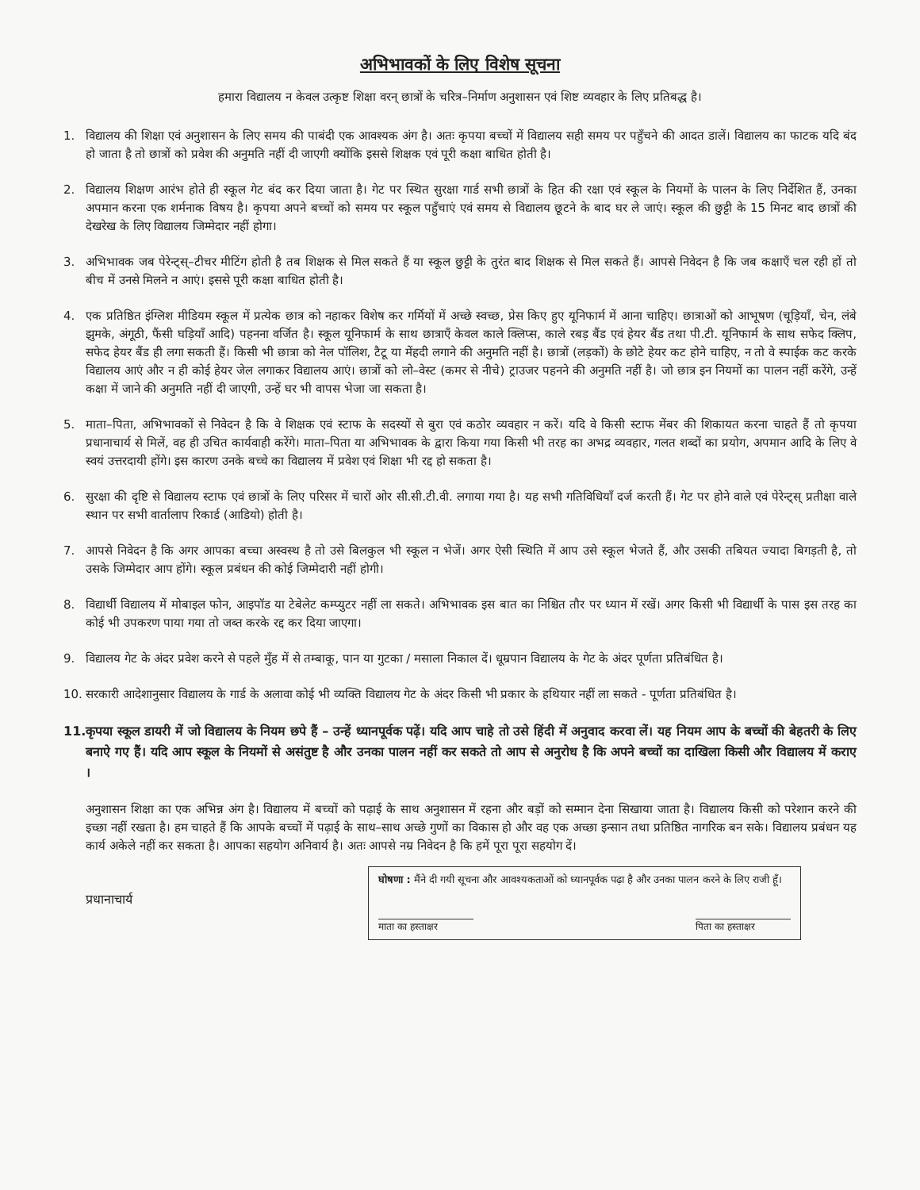अभिभावकों के लिए विशेष सूचना
हमारा विद्यालय न केवल उत्कृष्ट शिक्षा वरन् छात्रों के चरित्र–निर्माण अनुशासन एवं शिष्ट व्यवहार के लिए प्रतिबद्ध है।
1. विद्यालय की शिक्षा एवं अनुशासन के लिए समय की पाबंदी एक आवश्यक अंग है। अतः कृपया बच्चों में विद्यालय सही समय पर पहुँचने की आदत डालें। विद्यालय का फाटक यदि बंद हो जाता है तो छात्रों को प्रवेश की अनुमति नहीं दी जाएगी क्योंकि इससे शिक्षक एवं पूरी कक्षा बाधित होती है।
2. विद्यालय शिक्षण आरंभ होते ही स्कूल गेट बंद कर दिया जाता है। गेट पर स्थित सुरक्षा गार्ड सभी छात्रों के हित की रक्षा एवं स्कूल के नियमों के पालन के लिए निर्देशित हैं, उनका अपमान करना एक शर्मनाक विषय है। कृपया अपने बच्चों को समय पर स्कूल पहुँचाएं एवं समय से विद्यालय छूटने के बाद घर ले जाएं। स्कूल की छुट्टी के 15 मिनट बाद छात्रों की देखरेख के लिए विद्यालय जिम्मेदार नहीं होगा।
3. अभिभावक जब पेरेन्ट्स्–टीचर मीटिंग होती है तब शिक्षक से मिल सकते हैं या स्कूल छुट्टी के तुरंत बाद शिक्षक से मिल सकते हैं। आपसे निवेदन है कि जब कक्षाएँ चल रही हों तो बीच में उनसे मिलने न आएं। इससे पूरी कक्षा बाधित होती है।
4. एक प्रतिष्ठित इंग्लिश मीडियम स्कूल में प्रत्येक छात्र को नहाकर विशेष कर गर्मियों में अच्छे स्वच्छ, प्रेस किए हुए यूनिफार्म में आना चाहिए। छात्राओं को आभूषण (चूड़ियाँ, चेन, लंबे झुमके, अंगूठी, फैंसी घड़ियाँ आदि) पहनना वर्जित है। स्कूल यूनिफार्म के साथ छात्राएँ केवल काले क्लिप्स, काले रबड़ बैंड एवं हेयर बैंड तथा पी.टी. यूनिफार्म के साथ सफेद क्लिप, सफेद हेयर बैंड ही लगा सकती हैं। किसी भी छात्रा को नेल पॉलिश, टैटू या मेंहदी लगाने की अनुमति नहीं है। छात्रों (लड़कों) के छोटे हेयर कट होने चाहिए, न तो वे स्पाईक कट करके विद्यालय आएं और न ही कोई हेयर जेल लगाकर विद्यालय आएं। छात्रों को लो–वेस्ट (कमर से नीचे) ट्राउजर पहनने की अनुमति नहीं है। जो छात्र इन नियमों का पालन नहीं करेंगे, उन्हें कक्षा में जाने की अनुमति नहीं दी जाएगी, उन्हें घर भी वापस भेजा जा सकता है।
5. माता–पिता, अभिभावकों से निवेदन है कि वे शिक्षक एवं स्टाफ के सदस्यों से बुरा एवं कठोर व्यवहार न करें। यदि वे किसी स्टाफ मेंबर की शिकायत करना चाहते हैं तो कृपया प्रधानाचार्य से मिलें, वह ही उचित कार्यवाही करेंगे। माता–पिता या अभिभावक के द्वारा किया गया किसी भी तरह का अभद्र व्यवहार, गलत शब्दों का प्रयोग, अपमान आदि के लिए वे स्वयं उत्तरदायी होंगे। इस कारण उनके बच्चे का विद्यालय में प्रवेश एवं शिक्षा भी रद्द हो सकता है।
6. सुरक्षा की दृष्टि से विद्यालय स्टाफ एवं छात्रों के लिए परिसर में चारों ओर सी.सी.टी.वी. लगाया गया है। यह सभी गतिविधियाँ दर्ज करती हैं। गेट पर होने वाले एवं पेरेन्ट्स् प्रतीक्षा वाले स्थान पर सभी वार्तालाप रिकार्ड (आडियो) होती है।
7. आपसे निवेदन है कि अगर आपका बच्चा अस्वस्थ है तो उसे बिलकुल भी स्कूल न भेजें। अगर ऐसी स्थिति में आप उसे स्कूल भेजते हैं, और उसकी तबियत ज्यादा बिगड़ती है, तो उसके जिम्मेदार आप होंगे। स्कूल प्रबंधन की कोई जिम्मेदारी नहीं होगी।
8. विद्यार्थी विद्यालय में मोबाइल फोन, आइपॉड या टेबेलेट कम्प्युटर नहीं ला सकते। अभिभावक इस बात का निश्चित तौर पर ध्यान में रखें। अगर किसी भी विद्यार्थी के पास इस तरह का कोई भी उपकरण पाया गया तो जब्त करके रद्द कर दिया जाएगा।
9. विद्यालय गेट के अंदर प्रवेश करने से पहले मुँह में से तम्बाकू, पान या गुटका / मसाला निकाल दें। धूम्रपान विद्यालय के गेट के अंदर पूर्णता प्रतिबंधित है।
10. सरकारी आदेशानुसार विद्यालय के गार्ड के अलावा कोई भी व्यक्ति विद्यालय गेट के अंदर किसी भी प्रकार के हथियार नहीं ला सकते - पूर्णता प्रतिबंधित है।
11.
कृपया स्कूल डायरी में जो विद्यालय के नियम छपे हैं – उन्हें ध्यानपूर्वक पढ़ें। यदि आप चाहे तो उसे हिंदी में अनुवाद करवा लें। यह नियम आप के बच्चों की बेहतरी के लिए बनाऐ गए हैं। यदि आप स्कूल के नियमों से असंतुष्ट है और उनका पालन नहीं कर सकते तो आप से अनुरोध है कि अपने बच्चों का दाखिला किसी और विद्यालय में कराए ।
अनुशासन शिक्षा का एक अभिन्न अंग है। विद्यालय में बच्चों को पढ़ाई के साथ अनुशासन में रहना और बड़ों को सम्मान देना सिखाया जाता है। विद्यालय किसी को परेशान करने की इच्छा नहीं रखता है। हम चाहते हैं कि आपके बच्चों में पढ़ाई के साथ–साथ अच्छे गुणों का विकास हो और वह एक अच्छा इन्सान तथा प्रतिष्ठित नागरिक बन सके। विद्यालय प्रबंधन यह कार्य अकेले नहीं कर सकता है। आपका सहयोग अनिवार्य है। अतः आपसे नम्र निवेदन है कि हमें पूरा पूरा सहयोग दें।
प्रधानाचार्य
घोषणा : मैंने दी गयी सूचना और आवश्यकताओं को ध्यानपूर्वक पढ़ा है और उनका पालन करने के लिए राजी हूँ।
माता का हस्ताक्षर पिता का हस्ताक्षर